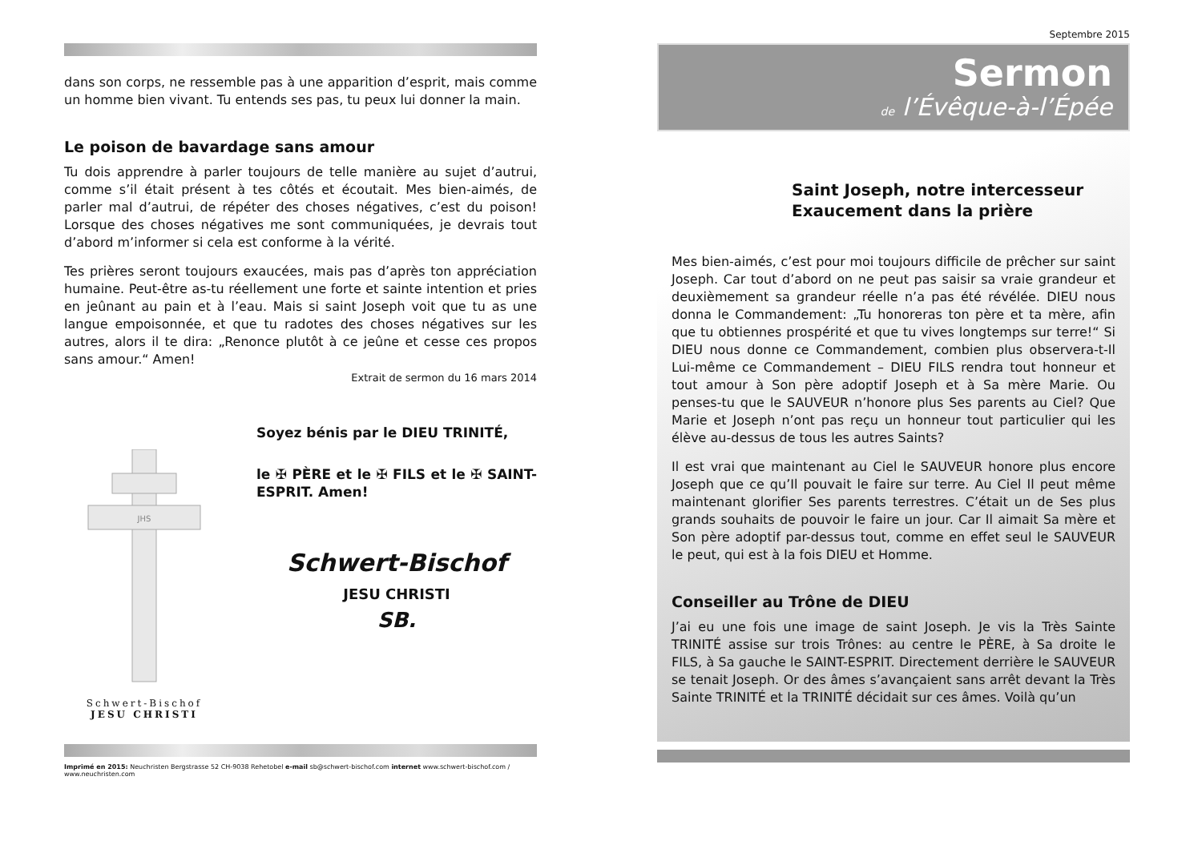dans son corps, ne ressemble pas à une apparition d’esprit, mais comme un homme bien vivant. Tu entends ses pas, tu peux lui donner la main.
Le poison de bavardage sans amour
Tu dois apprendre à parler toujours de telle manière au sujet d’autrui, comme s’il était présent à tes côtés et écoutait. Mes bien-aimés, de parler mal d’autrui, de répéter des choses négatives, c’est du poison! Lorsque des choses négatives me sont communiquées, je devrais tout d’abord m’informer si cela est conforme à la vérité.
Tes prières seront toujours exaucées, mais pas d’après ton appréciation humaine. Peut-être as-tu réellement une forte et sainte intention et pries en jeûnant au pain et à l’eau. Mais si saint Joseph voit que tu as une langue empoisonnée, et que tu radotes des choses négatives sur les autres, alors il te dira: „Renonce plutôt à ce jeûne et cesse ces propos sans amour.“ Amen!
Extrait de sermon du 16 mars 2014
JHS
Schwert-Bischof
JESU CHRISTI
Soyez bénis par le DIEU TRINITÉ,
le ✠ PÈRE et le ✠ FILS et le ✠ SAINT-ESPRIT. Amen!
Schwert-Bischof
JESU CHRISTI
SB.
Imprimé en 2015: Neuchristen Bergstrasse 52 CH-9038 Rehetobel e-mail sb@schwert-bischof.com internet www.schwert-bischof.com / www.neuchristen.com
Septembre 2015
Sermon
de l’Évêque-à-l’Épée
Saint Joseph, notre intercesseur
Exaucement dans la prière
Mes bien-aimés, c’est pour moi toujours difficile de prêcher sur saint Joseph. Car tout d’abord on ne peut pas saisir sa vraie grandeur et deuxièmement sa grandeur réelle n’a pas été révélée. DIEU nous donna le Commandement: „Tu honoreras ton père et ta mère, afin que tu obtiennes prospérité et que tu vives longtemps sur terre!“ Si DIEU nous donne ce Commandement, combien plus observera-t-Il Lui-même ce Commandement – DIEU FILS rendra tout honneur et tout amour à Son père adoptif Joseph et à Sa mère Marie. Ou penses-tu que le SAUVEUR n’honore plus Ses parents au Ciel? Que Marie et Joseph n’ont pas reçu un honneur tout particulier qui les élève au-dessus de tous les autres Saints?
Il est vrai que maintenant au Ciel le SAUVEUR honore plus encore Joseph que ce qu’Il pouvait le faire sur terre. Au Ciel Il peut même maintenant glorifier Ses parents terrestres. C’était un de Ses plus grands souhaits de pouvoir le faire un jour. Car Il aimait Sa mère et Son père adoptif par-dessus tout, comme en effet seul le SAUVEUR le peut, qui est à la fois DIEU et Homme.
Conseiller au Trône de DIEU
J’ai eu une fois une image de saint Joseph. Je vis la Très Sainte TRINITÉ assise sur trois Trônes: au centre le PÈRE, à Sa droite le FILS, à Sa gauche le SAINT-ESPRIT. Directement derrière le SAUVEUR se tenait Joseph. Or des âmes s’avançaient sans arrêt devant la Très Sainte TRINITÉ et la TRINITÉ décidait sur ces âmes. Voilà qu’un